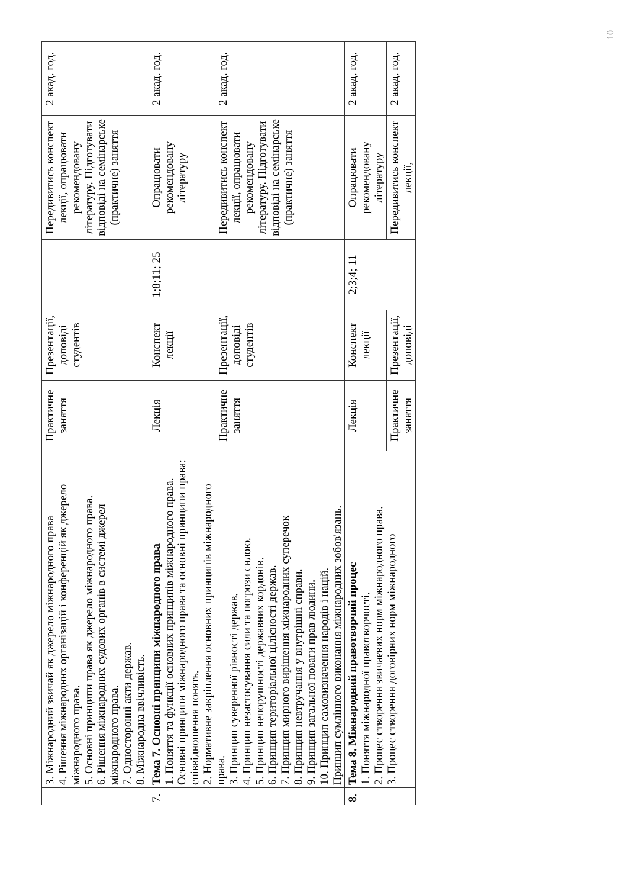10
| | 3. Міжнародний звичай як джерело міжнародного права 4. Рішення міжнародних організацій і конференцій як джерело міжнародного права. 5. Основні принципи права як джерело міжнародного права. 6. Рішення міжнародних судових органів в системі джерел міжнародного права. 7. Односторонні акти держав. 8. Міжнародна ввічливість. | Практичне заняття | Презентації, доповіді студентів | | Передивитись конспект лекції, опрацювати рекомендовану літературу. Підготувати відповіді на семінарське (практичне) заняття | 2 акад. год. |
| 7. | Тема 7. Основні принципи міжнародного права 1. Поняття та функції основних принципів міжнародного права. Основні принципи міжнародного права та основні принципи права: співвідношення понять. 2. Нормативне закріплення основних принципів міжнародного права. 3. Принцип суверенної рівності держав. 4. Принцип незастосування сили та погрози силою. 5. Принцип непорушності державних кордонів. 6. Принцип територіальної цілісності держав. 7. Принцип мирного вирішення міжнародних суперечок 8. Принцип невтручання у внутрішні справи. 9. Принцип загальної поваги прав людини. 10. Принцип самовизначення народів і націй. Принцип сумлінного виконання міжнародних зобов'язань. | Лекція | Конспект лекції | 1;8;11; 25 | Опрацювати рекомендовану літературу | 2 акад. год. |
| | | Практичне заняття | Презентації, доповіді студентів | | Передивитись конспект лекції, опрацювати рекомендовану літературу. Підготувати відповіді на семінарське (практичне) заняття | 2 акад. год. |
| 8. | Тема 8. Міжнародний правотворчий процес 1. Поняття міжнародної правотворчості. 2. Процес створення звичаєвих норм міжнародного права. 3. Процес створення договірних норм міжнародного | Лекція | Конспект лекції | 2;3;4; 11 | Опрацювати рекомендовану літературу | 2 акад. год. |
| | | Практичне заняття | Презентації, доповіді | | Передивитись конспект лекції, | 2 акад. год. |